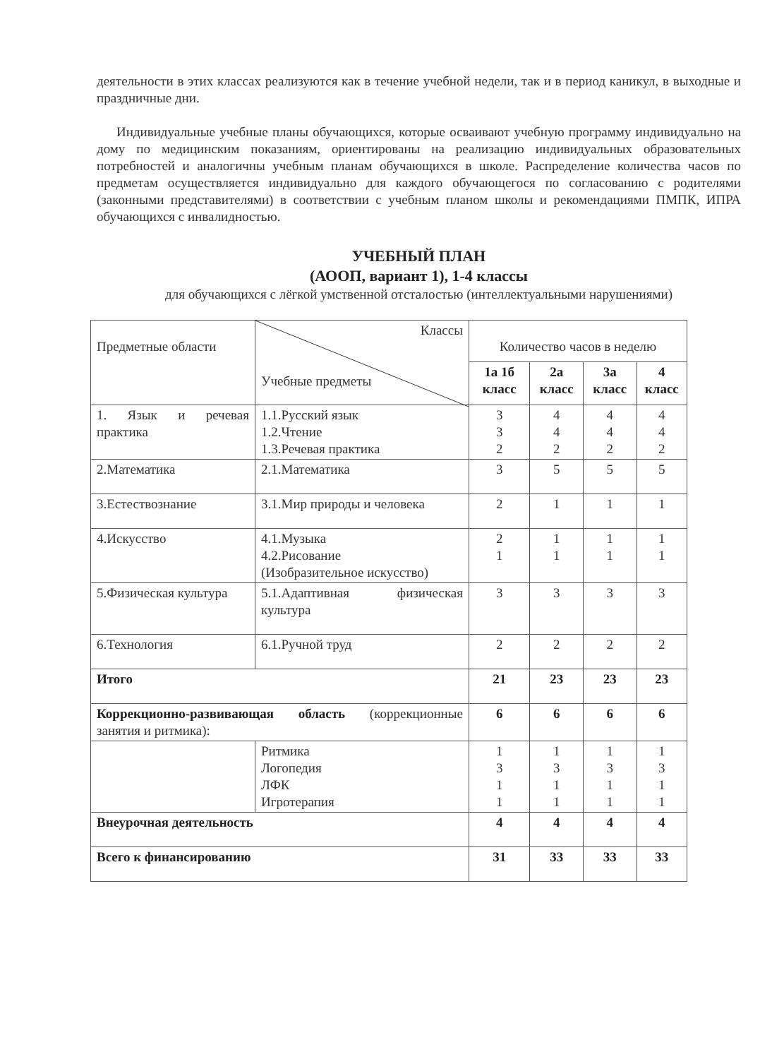деятельности в этих классах реализуются как в течение учебной недели, так и в период каникул, в выходные и праздничные дни.
Индивидуальные учебные планы обучающихся, которые осваивают учебную программу индивидуально на дому по медицинским показаниям, ориентированы на реализацию индивидуальных образовательных потребностей и аналогичны учебным планам обучающихся в школе. Распределение количества часов по предметам осуществляется индивидуально для каждого обучающегося по согласованию с родителями (законными представителями) в соответствии с учебным планом школы и рекомендациями ПМПК, ИПРА обучающихся с инвалидностью.
УЧЕБНЫЙ ПЛАН
(АООП, вариант 1), 1-4 классы
для обучающихся с лёгкой умственной отсталостью (интеллектуальными нарушениями)
| Предметные области | Классы Учебные предметы | Количество часов в неделю | | | |
| --- | --- | --- | --- | --- | --- |
| | | 1а 1б класс | 2а класс | 3а класс | 4 класс |
| 1. Язык и речевая практика | 1.1.Русский язык 1.2.Чтение 1.3.Речевая практика | 3 3 2 | 4 4 2 | 4 4 2 | 4 4 2 |
| 2.Математика | 2.1.Математика | 3 | 5 | 5 | 5 |
| 3.Естествознание | 3.1.Мир природы и человека | 2 | 1 | 1 | 1 |
| 4.Искусство | 4.1.Музыка 4.2.Рисование (Изобразительное искусство) | 2 1 | 1 1 | 1 1 | 1 1 |
| 5.Физическая культура | 5.1.Адаптивная физическая культура | 3 | 3 | 3 | 3 |
| 6.Технология | 6.1.Ручной труд | 2 | 2 | 2 | 2 |
| Итого | | 21 | 23 | 23 | 23 |
| Коррекционно-развивающая область (коррекционные занятия и ритмика): | | 6 | 6 | 6 | 6 |
| | Ритмика Логопедия ЛФК Игротерапия | 1 3 1 1 | 1 3 1 1 | 1 3 1 1 | 1 3 1 1 |
| Внеурочная деятельность | | 4 | 4 | 4 | 4 |
| Всего к финансированию | | 31 | 33 | 33 | 33 |